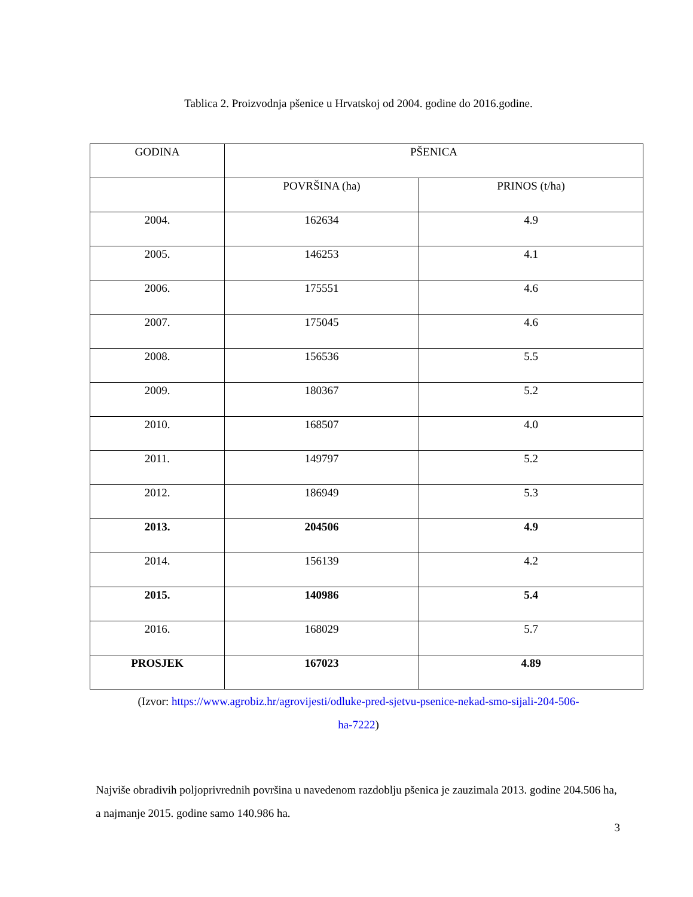Tablica 2. Proizvodnja pšenice u Hrvatskoj od 2004. godine do 2016.godine.
| GODINA | PŠENICA | |
| | POVRŠINA (ha) | PRINOS (t/ha) |
| 2004. | 162634 | 4.9 |
| 2005. | 146253 | 4.1 |
| 2006. | 175551 | 4.6 |
| 2007. | 175045 | 4.6 |
| 2008. | 156536 | 5.5 |
| 2009. | 180367 | 5.2 |
| 2010. | 168507 | 4.0 |
| 2011. | 149797 | 5.2 |
| 2012. | 186949 | 5.3 |
| 2013. | 204506 | 4.9 |
| 2014. | 156139 | 4.2 |
| 2015. | 140986 | 5.4 |
| 2016. | 168029 | 5.7 |
| PROSJEK | 167023 | 4.89 |
(Izvor: https://www.agrobiz.hr/agrovijesti/odluke-pred-sjetvu-psenice-nekad-smo-sijali-204-506-
ha-7222)
Najviše obradivih poljoprivrednih površina u navedenom razdoblju pšenica je zauzimala 2013. godine 204.506 ha, a najmanje 2015. godine samo 140.986 ha.
3